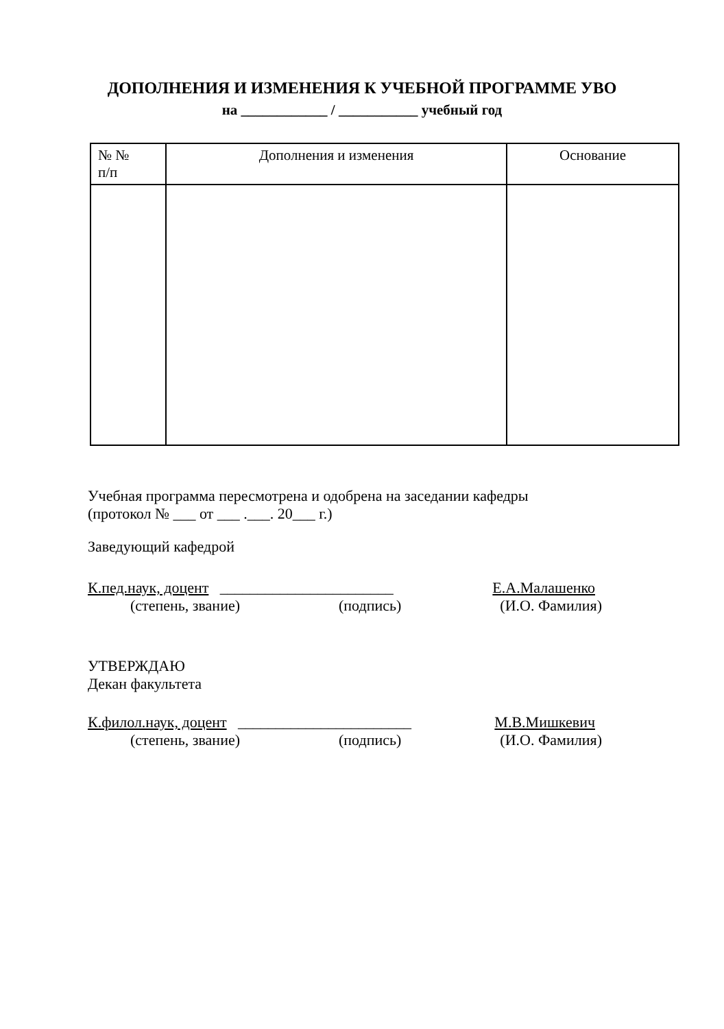ДОПОЛНЕНИЯ И ИЗМЕНЕНИЯ К УЧЕБНОЙ ПРОГРАММЕ УВО
на ____________ / ___________ учебный год
| № № п/п | Дополнения и изменения | Основание |
| --- | --- | --- |
Учебная программа пересмотрена и одобрена на заседании кафедры
(протокол № ___ от ___ .___. 20___ г.)
Заведующий кафедрой
К.пед.наук, доцент _______________________ Е.А.Малашенко
(степень, звание) (подпись) (И.О. Фамилия)
УТВЕРЖДАЮ
Декан факультета
К.филол.наук, доцент _______________________ М.В.Мишкевич
(степень, звание) (подпись) (И.О. Фамилия)